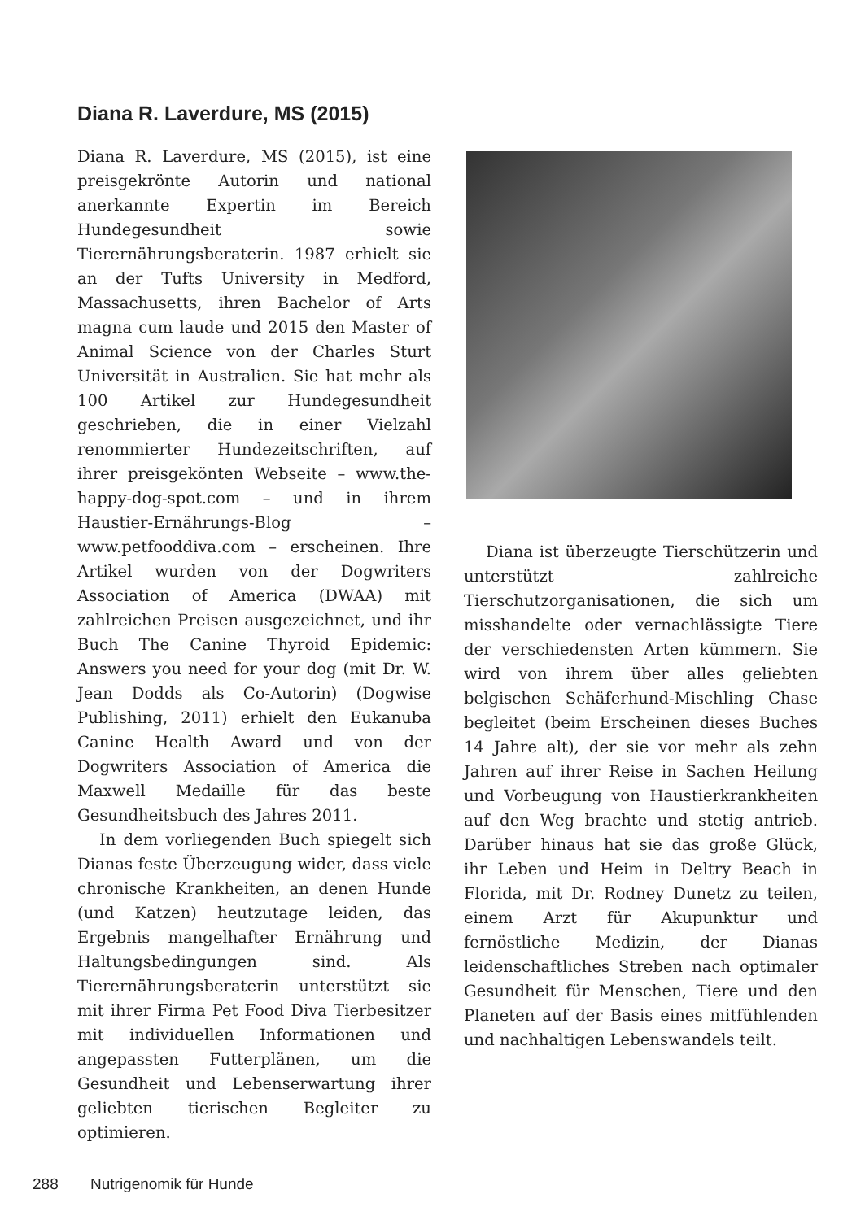Diana R. Laverdure, MS (2015)
Diana R. Laverdure, MS (2015), ist eine preisgekrönte Autorin und national anerkannte Expertin im Bereich Hundegesundheit sowie Tierernährungsberaterin. 1987 erhielt sie an der Tufts University in Medford, Massachusetts, ihren Bachelor of Arts magna cum laude und 2015 den Master of Animal Science von der Charles Sturt Universität in Australien. Sie hat mehr als 100 Artikel zur Hundegesundheit geschrieben, die in einer Vielzahl renommierter Hundezeitschriften, auf ihrer preisgekönten Webseite – www.the-happy-dog-spot.com – und in ihrem Haustier-Ernährungs-Blog – www.petfooddiva.com – erscheinen. Ihre Artikel wurden von der Dogwriters Association of America (DWAA) mit zahlreichen Preisen ausgezeichnet, und ihr Buch The Canine Thyroid Epidemic: Answers you need for your dog (mit Dr. W. Jean Dodds als Co-Autorin) (Dogwise Publishing, 2011) erhielt den Eukanuba Canine Health Award und von der Dogwriters Association of America die Maxwell Medaille für das beste Gesundheitsbuch des Jahres 2011.
In dem vorliegenden Buch spiegelt sich Dianas feste Überzeugung wider, dass viele chronische Krankheiten, an denen Hunde (und Katzen) heutzutage leiden, das Ergebnis mangelhafter Ernährung und Haltungsbedingungen sind. Als Tierernährungsberaterin unterstützt sie mit ihrer Firma Pet Food Diva Tierbesitzer mit individuellen Informationen und angepassten Futterplänen, um die Gesundheit und Lebenserwartung ihrer geliebten tierischen Begleiter zu optimieren.
Diana ist überzeugte Tierschützerin und unterstützt zahlreiche Tierschutzorganisationen, die sich um misshandelte oder vernachlässigte Tiere der verschiedensten Arten kümmern. Sie wird von ihrem über alles geliebten belgischen Schäferhund-Mischling Chase begleitet (beim Erscheinen dieses Buches 14 Jahre alt), der sie vor mehr als zehn Jahren auf ihrer Reise in Sachen Heilung und Vorbeugung von Haustierkrankheiten auf den Weg brachte und stetig antrieb. Darüber hinaus hat sie das große Glück, ihr Leben und Heim in Deltry Beach in Florida, mit Dr. Rodney Dunetz zu teilen, einem Arzt für Akupunktur und fernöstliche Medizin, der Dianas leidenschaftliches Streben nach optimaler Gesundheit für Menschen, Tiere und den Planeten auf der Basis eines mitfühlenden und nachhaltigen Lebenswandels teilt.
288 Nutrigenomik für Hunde